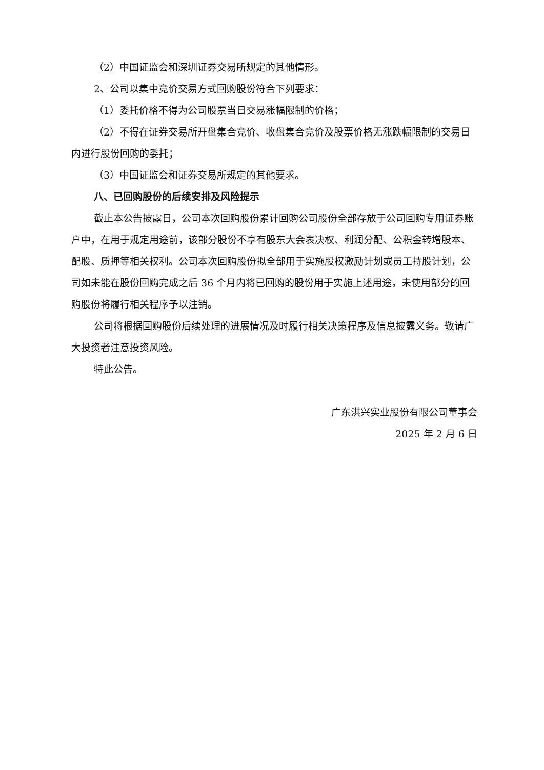（2）中国证监会和深圳证券交易所规定的其他情形。
2、公司以集中竞价交易方式回购股份符合下列要求：
（1）委托价格不得为公司股票当日交易涨幅限制的价格；
（2）不得在证券交易所开盘集合竞价、收盘集合竞价及股票价格无涨跌幅限制的交易日内进行股份回购的委托；
（3）中国证监会和证券交易所规定的其他要求。
八、已回购股份的后续安排及风险提示
截止本公告披露日，公司本次回购股份累计回购公司股份全部存放于公司回购专用证券账户中，在用于规定用途前，该部分股份不享有股东大会表决权、利润分配、公积金转增股本、配股、质押等相关权利。公司本次回购股份拟全部用于实施股权激励计划或员工持股计划，公司如未能在股份回购完成之后 36 个月内将已回购的股份用于实施上述用途，未使用部分的回购股份将履行相关程序予以注销。
公司将根据回购股份后续处理的进展情况及时履行相关决策程序及信息披露义务。敬请广大投资者注意投资风险。
特此公告。
广东洪兴实业股份有限公司董事会
2025 年 2 月 6 日